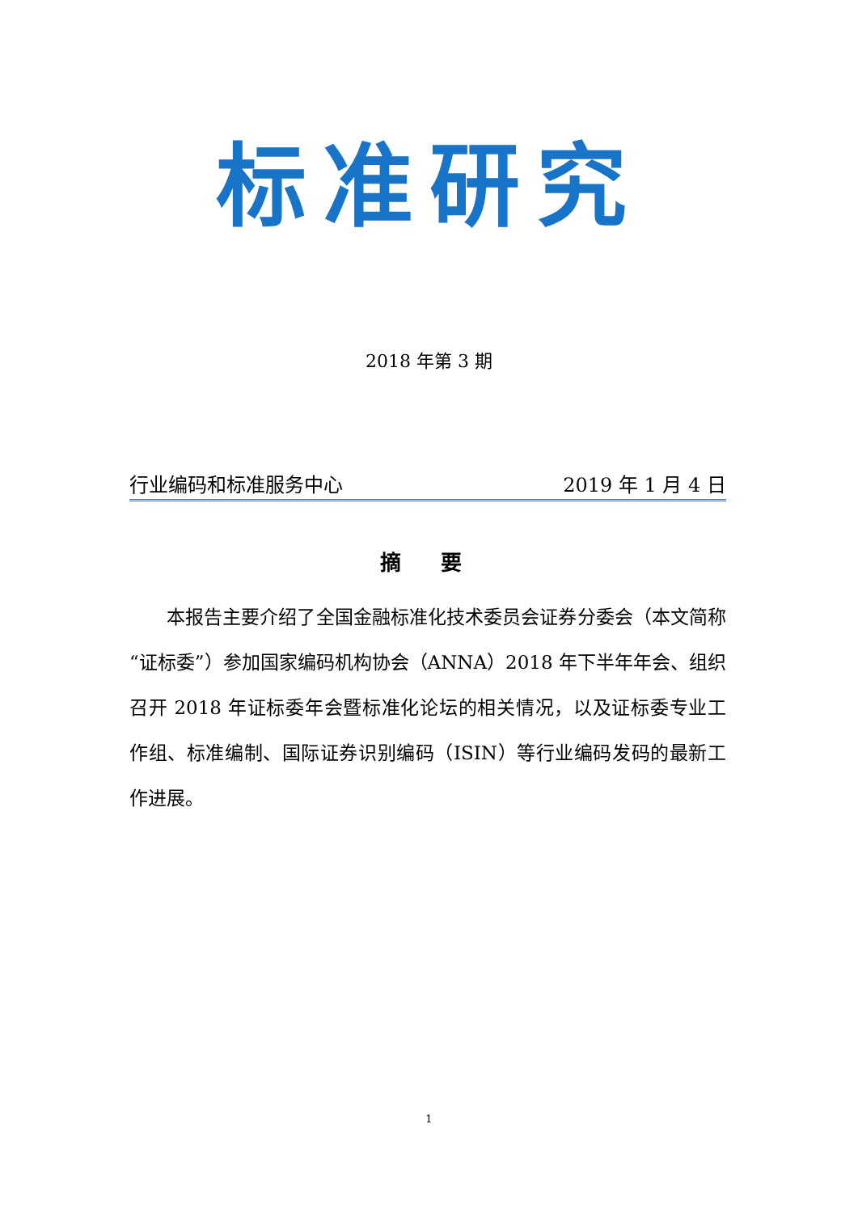标准研究
2018 年第 3 期
行业编码和标准服务中心 2019 年 1 月 4 日
摘 要
本报告主要介绍了全国金融标准化技术委员会证券分委会（本文简称“证标委”）参加国家编码机构协会（ANNA）2018 年下半年年会、组织召开 2018 年证标委年会暨标准化论坛的相关情况，以及证标委专业工作组、标准编制、国际证券识别编码（ISIN）等行业编码发码的最新工作进展。
1